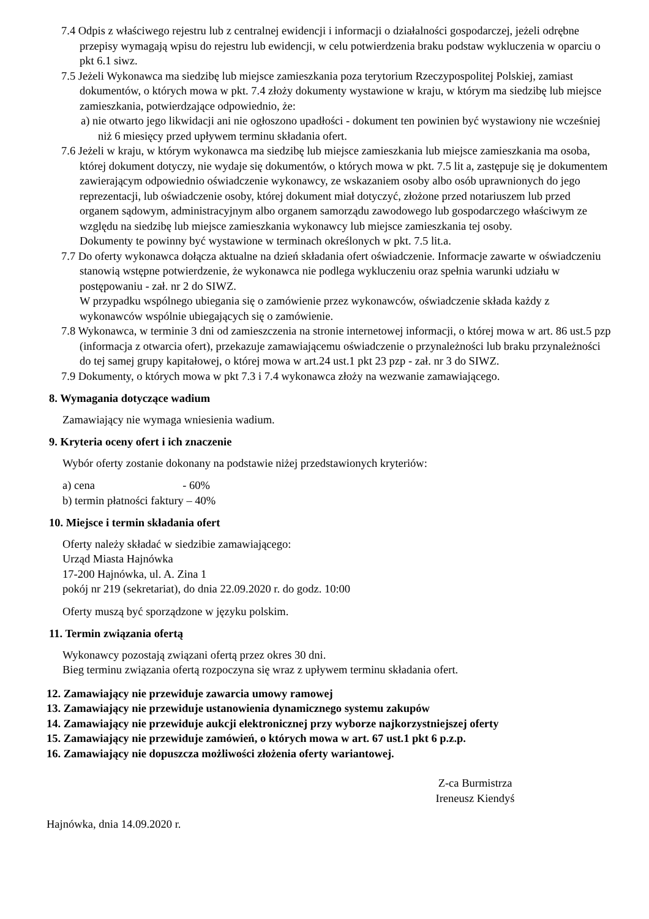7.4 Odpis z właściwego rejestru lub z centralnej ewidencji i informacji o działalności gospodarczej, jeżeli odrębne przepisy wymagają wpisu do rejestru lub ewidencji, w celu potwierdzenia braku podstaw wykluczenia w oparciu o pkt 6.1 siwz.
7.5 Jeżeli Wykonawca ma siedzibę lub miejsce zamieszkania poza terytorium Rzeczypospolitej Polskiej, zamiast dokumentów, o których mowa w pkt. 7.4 złoży dokumenty wystawione w kraju, w którym ma siedzibę lub miejsce zamieszkania, potwierdzające odpowiednio, że:
a) nie otwarto jego likwidacji ani nie ogłoszono upadłości - dokument ten powinien być wystawiony nie wcześniej niż 6 miesięcy przed upływem terminu składania ofert.
7.6 Jeżeli w kraju, w którym wykonawca ma siedzibę lub miejsce zamieszkania lub miejsce zamieszkania ma osoba, której dokument dotyczy, nie wydaje się dokumentów, o których mowa w pkt. 7.5 lit a, zastępuje się je dokumentem zawierającym odpowiednio oświadczenie wykonawcy, ze wskazaniem osoby albo osób uprawnionych do jego reprezentacji, lub oświadczenie osoby, której dokument miał dotyczyć, złożone przed notariuszem lub przed organem sądowym, administracyjnym albo organem samorządu zawodowego lub gospodarczego właściwym ze względu na siedzibę lub miejsce zamieszkania wykonawcy lub miejsce zamieszkania tej osoby.
Dokumenty te powinny być wystawione w terminach określonych w pkt. 7.5 lit.a.
7.7 Do oferty wykonawca dołącza aktualne na dzień składania ofert oświadczenie. Informacje zawarte w oświadczeniu stanowią wstępne potwierdzenie, że wykonawca nie podlega wykluczeniu oraz spełnia warunki udziału w postępowaniu - zał. nr 2 do SIWZ.
W przypadku wspólnego ubiegania się o zamówienie przez wykonawców, oświadczenie składa każdy z wykonawców wspólnie ubiegających się o zamówienie.
7.8 Wykonawca, w terminie 3 dni od zamieszczenia na stronie internetowej informacji, o której mowa w art. 86 ust.5 pzp (informacja z otwarcia ofert), przekazuje zamawiającemu oświadczenie o przynależności lub braku przynależności do tej samej grupy kapitałowej, o której mowa w art.24 ust.1 pkt 23 pzp - zał. nr 3 do SIWZ.
7.9 Dokumenty, o których mowa w pkt 7.3 i 7.4 wykonawca złoży na wezwanie zamawiającego.
8. Wymagania dotyczące wadium
Zamawiający nie wymaga wniesienia wadium.
9. Kryteria oceny ofert i ich znaczenie
Wybór oferty zostanie dokonany na podstawie niżej przedstawionych kryteriów:
a) cena - 60%
b) termin płatności faktury – 40%
10. Miejsce i termin składania ofert
Oferty należy składać w siedzibie zamawiającego:
Urząd Miasta Hajnówka
17-200 Hajnówka, ul. A. Zina 1
pokój nr 219 (sekretariat), do dnia 22.09.2020 r. do godz. 10:00
Oferty muszą być sporządzone w języku polskim.
11. Termin związania ofertą
Wykonawcy pozostają związani ofertą przez okres 30 dni.
Bieg terminu związania ofertą rozpoczyna się wraz z upływem terminu składania ofert.
12. Zamawiający nie przewiduje zawarcia umowy ramowej
13. Zamawiający nie przewiduje ustanowienia dynamicznego systemu zakupów
14. Zamawiający nie przewiduje aukcji elektronicznej przy wyborze najkorzystniejszej oferty
15. Zamawiający nie przewiduje zamówień, o których mowa w art. 67 ust.1 pkt 6 p.z.p.
16. Zamawiający nie dopuszcza możliwości złożenia oferty wariantowej.
Z-ca Burmistrza
Ireneusz Kiendyś
Hajnówka, dnia 14.09.2020 r.